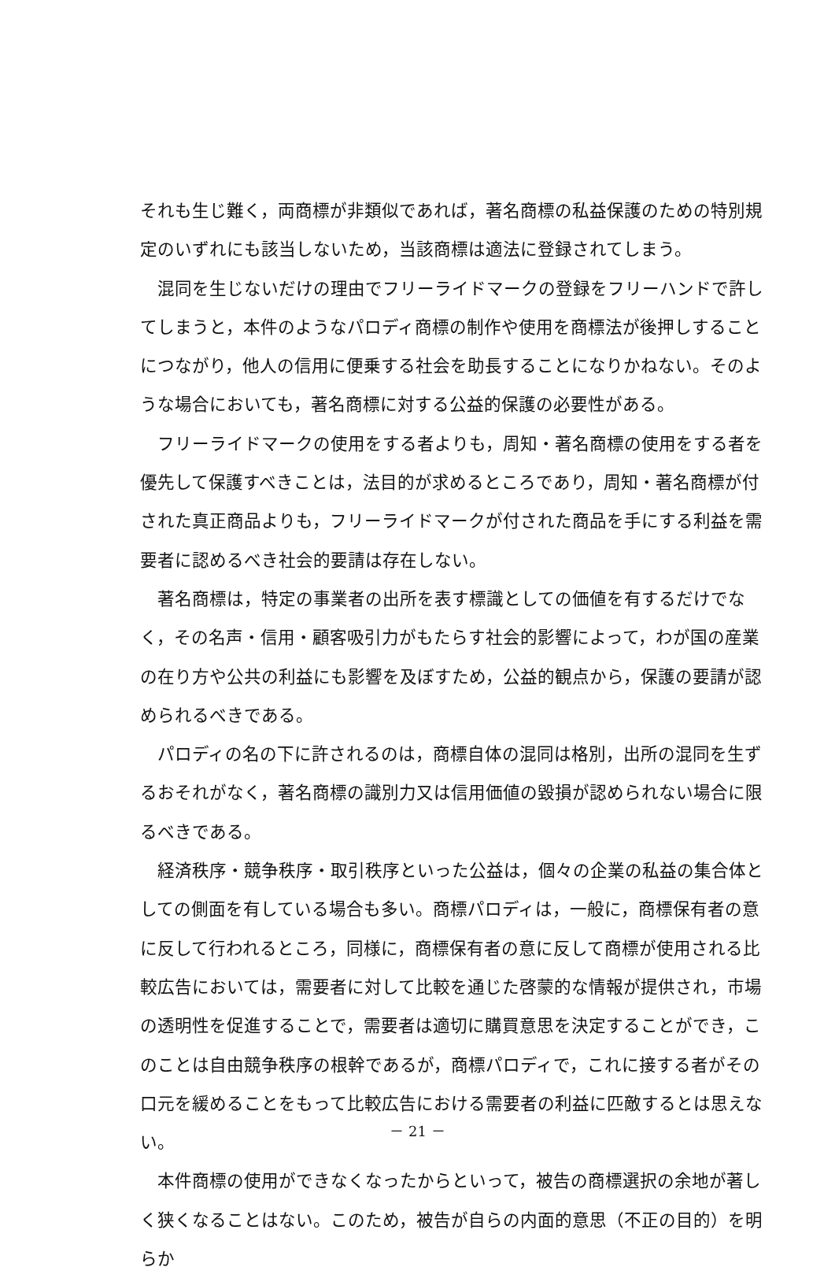それも生じ難く，両商標が非類似であれば，著名商標の私益保護のための特別規定のいずれにも該当しないため，当該商標は適法に登録されてしまう。
混同を生じないだけの理由でフリーライドマークの登録をフリーハンドで許してしまうと，本件のようなパロディ商標の制作や使用を商標法が後押しすることにつながり，他人の信用に便乗する社会を助長することになりかねない。そのような場合においても，著名商標に対する公益的保護の必要性がある。
フリーライドマークの使用をする者よりも，周知・著名商標の使用をする者を優先して保護すべきことは，法目的が求めるところであり，周知・著名商標が付された真正商品よりも，フリーライドマークが付された商品を手にする利益を需要者に認めるべき社会的要請は存在しない。
著名商標は，特定の事業者の出所を表す標識としての価値を有するだけでなく，その名声・信用・顧客吸引力がもたらす社会的影響によって，わが国の産業の在り方や公共の利益にも影響を及ぼすため，公益的観点から，保護の要請が認められるべきである。
パロディの名の下に許されるのは，商標自体の混同は格別，出所の混同を生ずるおそれがなく，著名商標の識別力又は信用価値の毀損が認められない場合に限るべきである。
経済秩序・競争秩序・取引秩序といった公益は，個々の企業の私益の集合体としての側面を有している場合も多い。商標パロディは，一般に，商標保有者の意に反して行われるところ，同様に，商標保有者の意に反して商標が使用される比較広告においては，需要者に対して比較を通じた啓蒙的な情報が提供され，市場の透明性を促進することで，需要者は適切に購買意思を決定することができ，このことは自由競争秩序の根幹であるが，商標パロディで，これに接する者がその口元を緩めることをもって比較広告における需要者の利益に匹敵するとは思えない。
本件商標の使用ができなくなったからといって，被告の商標選択の余地が著しく狭くなることはない。このため，被告が自らの内面的意思（不正の目的）を明らか
－ 21 －